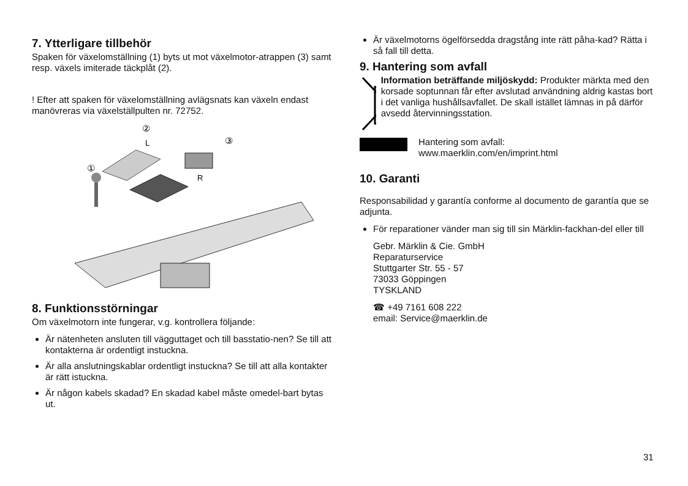7. Ytterligare tillbehör
Spaken för växelomställning (1) byts ut mot växelmotor-atrappen (3) samt resp. växels imiterade täckplåt (2).
! Efter att spaken för växelomställning avlägsnats kan växeln endast manövreras via växelställpulten nr. 72752.
②
L
③
①
R
8. Funktionsstörningar
Om växelmotorn inte fungerar, v.g. kontrollera följande:
Är nätenheten ansluten till vägguttaget och till basstatio-nen? Se till att kontakterna är ordentligt instuckna.
Är alla anslutningskablar ordentligt instuckna? Se till att alla kontakter är rätt istuckna.
Är någon kabels skadad? En skadad kabel måste omedel-bart bytas ut.
Är växelmotorns ögelförsedda dragstång inte rätt påha-kad? Rätta i så fall till detta.
9. Hantering som avfall
Information beträffande miljöskydd: Produkter märkta med den korsade soptunnan får efter avslutad användning aldrig kastas bort i det vanliga hushållsavfallet. De skall istället lämnas in på därför avsedd återvinningsstation.
Hantering som avfall:
www.maerklin.com/en/imprint.html
10. Garanti
Responsabilidad y garantía conforme al documento de garantía que se adjunta.
För reparationer vänder man sig till sin Märklin-fackhan-del eller till
Gebr. Märklin & Cie. GmbH
Reparaturservice
Stuttgarter Str. 55 - 57
73033 Göppingen
TYSKLAND
☎ +49 7161 608 222
email: Service@maerklin.de
31